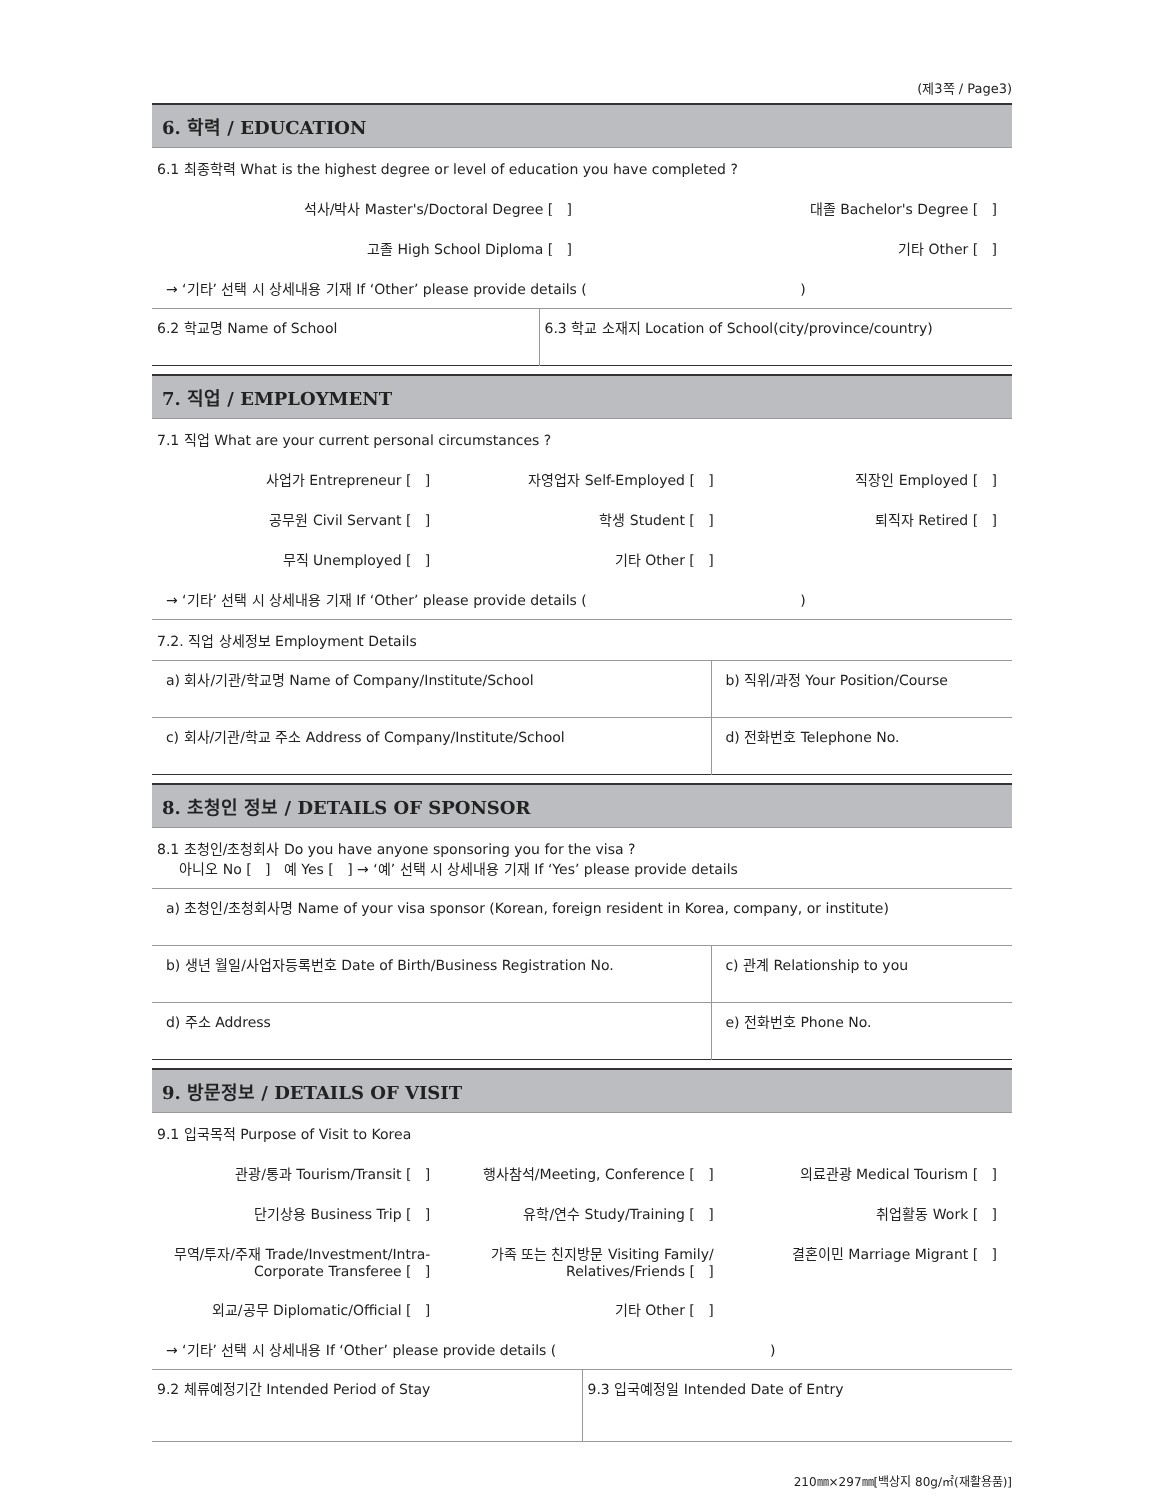(제3쪽 / Page3)
6. 학력 / EDUCATION
6.1 최종학력 What is the highest degree or level of education you have completed ?
석사/박사 Master's/Doctoral Degree [ ]
대졸 Bachelor's Degree [ ]
고졸 High School Diploma [ ] 기타 Other [ ]
→ ‘기타’ 선택 시 상세내용 기재 If ‘Other’ please provide details ( )
| 6.2 학교명 Name of School | 6.3 학교 소재지 Location of School(city/province/country) |
7. 직업 / EMPLOYMENT
7.1 직업 What are your current personal circumstances ?
사업가 Entrepreneur [ ] 자영업자 Self-Employed [ ] 직장인 Employed [ ]
공무원 Civil Servant [ ] 학생 Student [ ] 퇴직자 Retired [ ]
무직 Unemployed [ ] 기타 Other [ ]
→ ‘기타’ 선택 시 상세내용 기재 If ‘Other’ please provide details ( )
7.2. 직업 상세정보 Employment Details
| a) 회사/기관/학교명 Name of Company/Institute/School | b) 직위/과정 Your Position/Course |
| c) 회사/기관/학교 주소 Address of Company/Institute/School | d) 전화번호 Telephone No. |
8. 초청인 정보 / DETAILS OF SPONSOR
8.1 초청인/초청회사 Do you have anyone sponsoring you for the visa ?
아니오 No [ ] 예 Yes [ ] → ‘예’ 선택 시 상세내용 기재 If ‘Yes’ please provide details
| a) 초청인/초청회사명 Name of your visa sponsor (Korean, foreign resident in Korea, company, or institute) | |
| b) 생년 월일/사업자등록번호 Date of Birth/Business Registration No. | c) 관계 Relationship to you |
| d) 주소 Address | e) 전화번호 Phone No. |
9. 방문정보 / DETAILS OF VISIT
9.1 입국목적 Purpose of Visit to Korea
관광/통과 Tourism/Transit [ ] 행사참석/Meeting, Conference [ ]
의료관광 Medical Tourism [ ]
단기상용 Business Trip [ ] 유학/연수 Study/Training [ ] 취업활동 Work [ ]
무역/투자/주재 Trade/Investment/Intra-Corporate Transferee [ ]
가족 또는 친지방문 Visiting Family/ Relatives/Friends [ ]
결혼이민 Marriage Migrant [ ]
외교/공무 Diplomatic/Official [ ]
기타 Other [ ]
→ ‘기타’ 선택 시 상세내용 If ‘Other’ please provide details ( )
| 9.2 체류예정기간 Intended Period of Stay | 9.3 입국예정일 Intended Date of Entry |
210㎜×297㎜[백상지 80g/㎡(재활용품)]